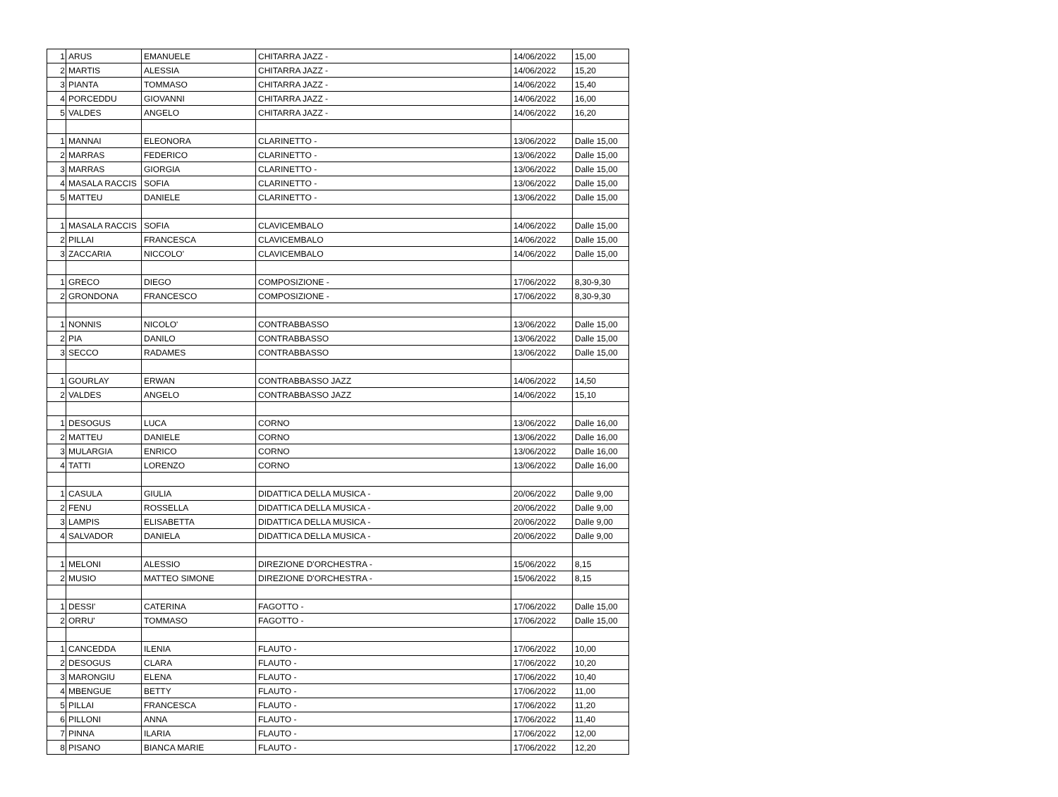| 1 | ARUS | EMANUELE | CHITARRA JAZZ - | 14/06/2022 | 15,00 |
| 2 | MARTIS | ALESSIA | CHITARRA JAZZ - | 14/06/2022 | 15,20 |
| 3 | PIANTA | TOMMASO | CHITARRA JAZZ - | 14/06/2022 | 15,40 |
| 4 | PORCEDDU | GIOVANNI | CHITARRA JAZZ - | 14/06/2022 | 16,00 |
| 5 | VALDES | ANGELO | CHITARRA JAZZ - | 14/06/2022 | 16,20 |
| 1 | MANNAI | ELEONORA | CLARINETTO - | 13/06/2022 | Dalle 15,00 |
| 2 | MARRAS | FEDERICO | CLARINETTO - | 13/06/2022 | Dalle 15,00 |
| 3 | MARRAS | GIORGIA | CLARINETTO - | 13/06/2022 | Dalle 15,00 |
| 4 | MASALA RACCIS | SOFIA | CLARINETTO - | 13/06/2022 | Dalle 15,00 |
| 5 | MATTEU | DANIELE | CLARINETTO - | 13/06/2022 | Dalle 15,00 |
| 1 | MASALA RACCIS | SOFIA | CLAVICEMBALO | 14/06/2022 | Dalle 15,00 |
| 2 | PILLAI | FRANCESCA | CLAVICEMBALO | 14/06/2022 | Dalle 15,00 |
| 3 | ZACCARIA | NICCOLO' | CLAVICEMBALO | 14/06/2022 | Dalle 15,00 |
| 1 | GRECO | DIEGO | COMPOSIZIONE - | 17/06/2022 | 8,30-9,30 |
| 2 | GRONDONA | FRANCESCO | COMPOSIZIONE - | 17/06/2022 | 8,30-9,30 |
| 1 | NONNIS | NICOLO' | CONTRABBASSO | 13/06/2022 | Dalle 15,00 |
| 2 | PIA | DANILO | CONTRABBASSO | 13/06/2022 | Dalle 15,00 |
| 3 | SECCO | RADAMES | CONTRABBASSO | 13/06/2022 | Dalle 15,00 |
| 1 | GOURLAY | ERWAN | CONTRABBASSO JAZZ | 14/06/2022 | 14,50 |
| 2 | VALDES | ANGELO | CONTRABBASSO JAZZ | 14/06/2022 | 15,10 |
| 1 | DESOGUS | LUCA | CORNO | 13/06/2022 | Dalle 16,00 |
| 2 | MATTEU | DANIELE | CORNO | 13/06/2022 | Dalle 16,00 |
| 3 | MULARGIA | ENRICO | CORNO | 13/06/2022 | Dalle 16,00 |
| 4 | TATTI | LORENZO | CORNO | 13/06/2022 | Dalle 16,00 |
| 1 | CASULA | GIULIA | DIDATTICA DELLA MUSICA - | 20/06/2022 | Dalle 9,00 |
| 2 | FENU | ROSSELLA | DIDATTICA DELLA MUSICA - | 20/06/2022 | Dalle 9,00 |
| 3 | LAMPIS | ELISABETTA | DIDATTICA DELLA MUSICA - | 20/06/2022 | Dalle 9,00 |
| 4 | SALVADOR | DANIELA | DIDATTICA DELLA MUSICA - | 20/06/2022 | Dalle 9,00 |
| 1 | MELONI | ALESSIO | DIREZIONE D'ORCHESTRA - | 15/06/2022 | 8,15 |
| 2 | MUSIO | MATTEO SIMONE | DIREZIONE D'ORCHESTRA - | 15/06/2022 | 8,15 |
| 1 | DESSI' | CATERINA | FAGOTTO - | 17/06/2022 | Dalle 15,00 |
| 2 | ORRU' | TOMMASO | FAGOTTO - | 17/06/2022 | Dalle 15,00 |
| 1 | CANCEDDA | ILENIA | FLAUTO - | 17/06/2022 | 10,00 |
| 2 | DESOGUS | CLARA | FLAUTO - | 17/06/2022 | 10,20 |
| 3 | MARONGIU | ELENA | FLAUTO - | 17/06/2022 | 10,40 |
| 4 | MBENGUE | BETTY | FLAUTO - | 17/06/2022 | 11,00 |
| 5 | PILLAI | FRANCESCA | FLAUTO - | 17/06/2022 | 11,20 |
| 6 | PILLONI | ANNA | FLAUTO - | 17/06/2022 | 11,40 |
| 7 | PINNA | ILARIA | FLAUTO - | 17/06/2022 | 12,00 |
| 8 | PISANO | BIANCA MARIE | FLAUTO - | 17/06/2022 | 12,20 |